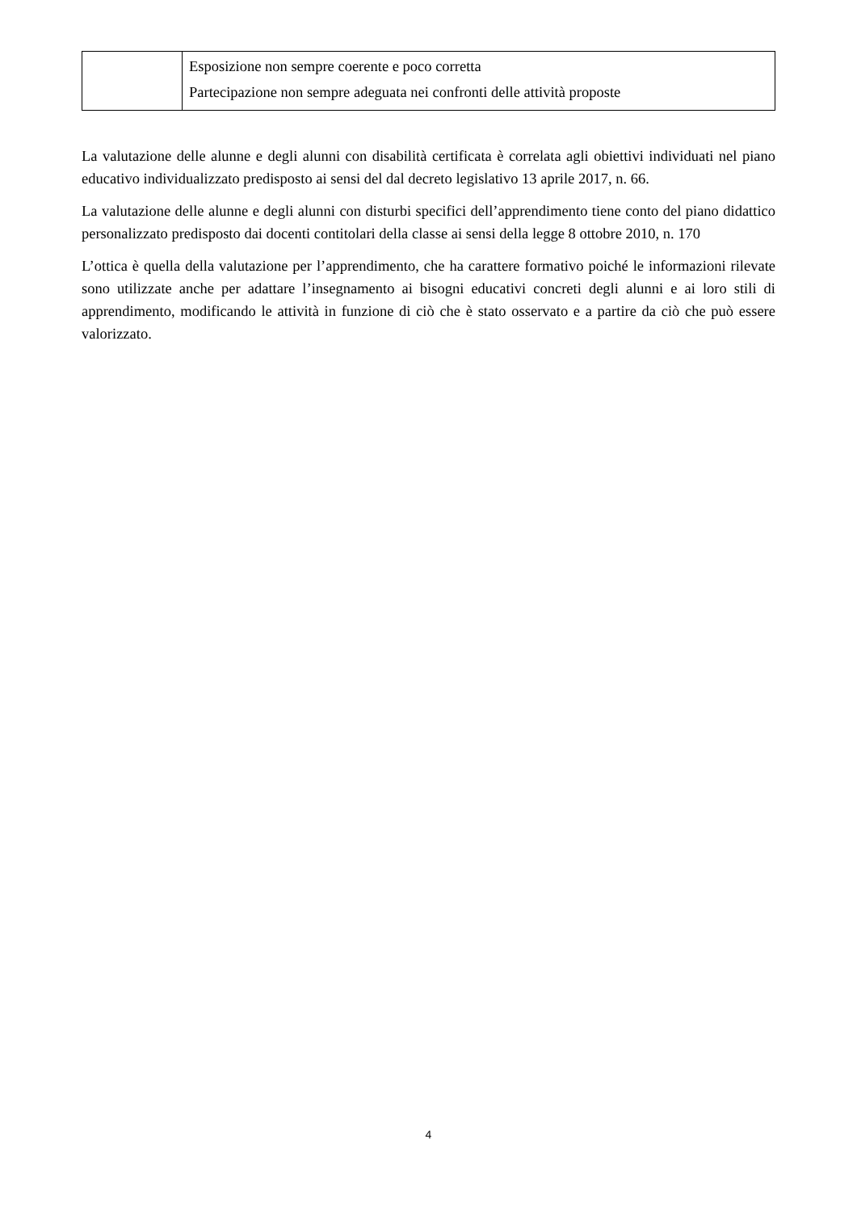| | Esposizione non sempre coerente e poco corretta Partecipazione non sempre adeguata nei confronti delle attività proposte |
La valutazione delle alunne e degli alunni con disabilità certificata è correlata agli obiettivi individuati nel piano educativo individualizzato predisposto ai sensi del dal decreto legislativo 13 aprile 2017, n. 66.
La valutazione delle alunne e degli alunni con disturbi specifici dell’apprendimento tiene conto del piano didattico personalizzato predisposto dai docenti contitolari della classe ai sensi della legge 8 ottobre 2010, n. 170
L’ottica è quella della valutazione per l’apprendimento, che ha carattere formativo poiché le informazioni rilevate sono utilizzate anche per adattare l’insegnamento ai bisogni educativi concreti degli alunni e ai loro stili di apprendimento, modificando le attività in funzione di ciò che è stato osservato e a partire da ciò che può essere valorizzato.
4